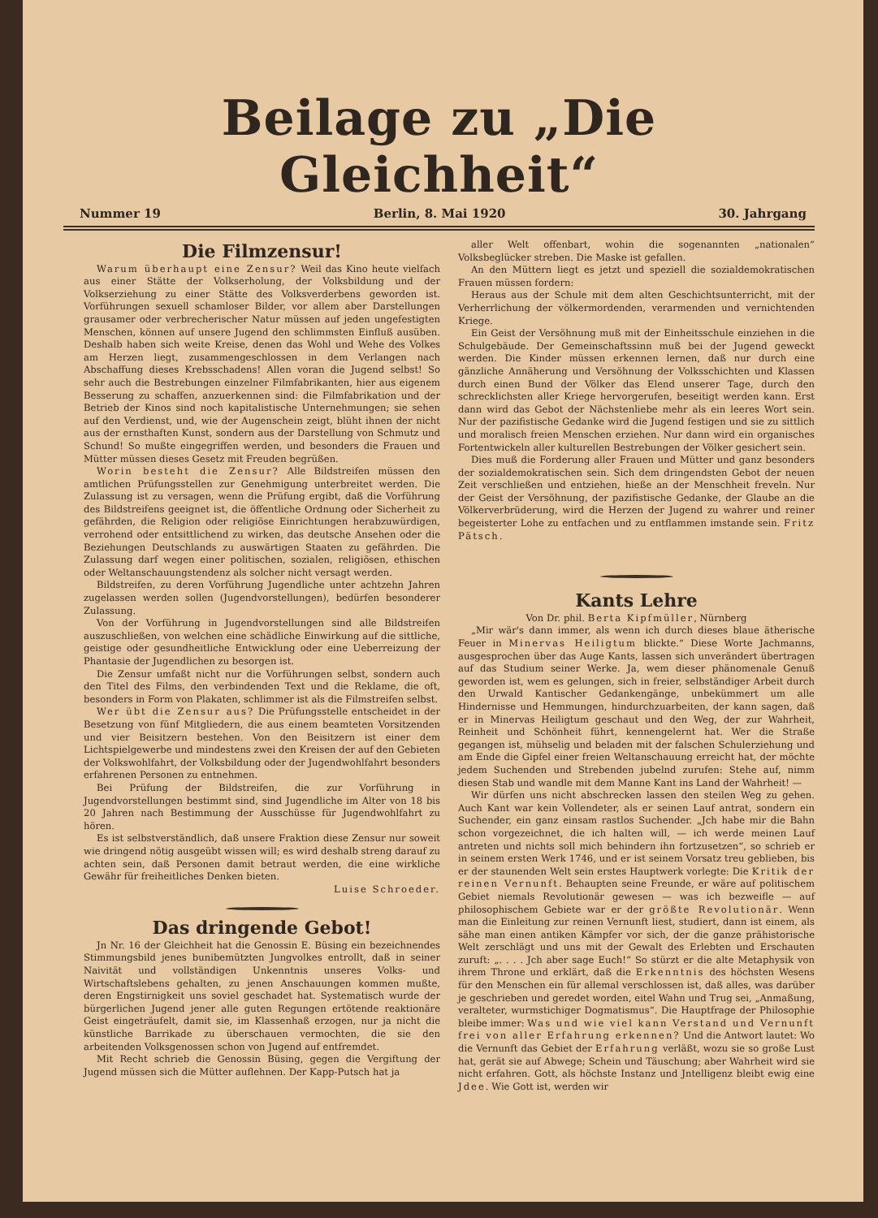Beilage zu „Die Gleichheit“
Nummer 19 Berlin, 8. Mai 1920 30. Jahrgang
Die Filmzensur!
Warum überhaupt eine Zensur? Weil das Kino heute vielfach aus einer Stätte der Volkserholung, der Volksbildung und der Volkserziehung zu einer Stätte des Volksverderbens geworden ist. Vorführungen sexuell schamloser Bilder, vor allem aber Darstellungen grausamer oder verbrecherischer Natur müssen auf jeden ungefestigten Menschen, können auf unsere Jugend den schlimmsten Einfluß ausüben. Deshalb haben sich weite Kreise, denen das Wohl und Wehe des Volkes am Herzen liegt, zusammengeschlossen in dem Verlangen nach Abschaffung dieses Krebsschadens! Allen voran die Jugend selbst! So sehr auch die Bestrebungen einzelner Filmfabrikanten, hier aus eigenem Besserung zu schaffen, anzuerkennen sind: die Filmfabrikation und der Betrieb der Kinos sind noch kapitalistische Unternehmungen; sie sehen auf den Verdienst, und, wie der Augenschein zeigt, blüht ihnen der nicht aus der ernsthaften Kunst, sondern aus der Darstellung von Schmutz und Schund! So mußte eingegriffen werden, und besonders die Frauen und Mütter müssen dieses Gesetz mit Freuden begrüßen.
Worin besteht die Zensur? Alle Bildstreifen müssen den amtlichen Prüfungsstellen zur Genehmigung unterbreitet werden. Die Zulassung ist zu versagen, wenn die Prüfung ergibt, daß die Vorführung des Bildstreifens geeignet ist, die öffentliche Ordnung oder Sicherheit zu gefährden, die Religion oder religiöse Einrichtungen herabzuwürdigen, verrohend oder entsittlichend zu wirken, das deutsche Ansehen oder die Beziehungen Deutschlands zu auswärtigen Staaten zu gefährden. Die Zulassung darf wegen einer politischen, sozialen, religiösen, ethischen oder Weltanschauungstendenz als solcher nicht versagt werden.
Bildstreifen, zu deren Vorführung Jugendliche unter achtzehn Jahren zugelassen werden sollen (Jugendvorstellungen), bedürfen besonderer Zulassung.
Von der Vorführung in Jugendvorstellungen sind alle Bildstreifen auszuschließen, von welchen eine schädliche Einwirkung auf die sittliche, geistige oder gesundheitliche Entwicklung oder eine Ueberreizung der Phantasie der Jugendlichen zu besorgen ist.
Die Zensur umfaßt nicht nur die Vorführungen selbst, sondern auch den Titel des Films, den verbindenden Text und die Reklame, die oft, besonders in Form von Plakaten, schlimmer ist als die Filmstreifen selbst.
Wer übt die Zensur aus? Die Prüfungsstelle entscheidet in der Besetzung von fünf Mitgliedern, die aus einem beamteten Vorsitzenden und vier Beisitzern bestehen. Von den Beisitzern ist einer dem Lichtspielgewerbe und mindestens zwei den Kreisen der auf den Gebieten der Volkswohlfahrt, der Volksbildung oder der Jugendwohlfahrt besonders erfahrenen Personen zu entnehmen.
Bei Prüfung der Bildstreifen, die zur Vorführung in Jugendvorstellungen bestimmt sind, sind Jugendliche im Alter von 18 bis 20 Jahren nach Bestimmung der Ausschüsse für Jugendwohlfahrt zu hören.
Es ist selbstverständlich, daß unsere Fraktion diese Zensur nur soweit wie dringend nötig ausgeübt wissen will; es wird deshalb streng darauf zu achten sein, daß Personen damit betraut werden, die eine wirkliche Gewähr für freiheitliches Denken bieten.
Luise Schroeder.
Das dringende Gebot!
Jn Nr. 16 der Gleichheit hat die Genossin E. Büsing ein bezeichnendes Stimmungsbild jenes bunibemützten Jungvolkes entrollt, daß in seiner Naivität und vollständigen Unkenntnis unseres Volks- und Wirtschaftslebens gehalten, zu jenen Anschauungen kommen mußte, deren Engstirnigkeit uns soviel geschadet hat. Systematisch wurde der bürgerlichen Jugend jener alle guten Regungen ertötende reaktionäre Geist eingeträufelt, damit sie, im Klassenhaß erzogen, nur ja nicht die künstliche Barrikade zu überschauen vermochten, die sie den arbeitenden Volksgenossen schon von Jugend auf entfremdet.
Mit Recht schrieb die Genossin Büsing, gegen die Vergiftung der Jugend müssen sich die Mütter auflehnen. Der Kapp-Putsch hat ja
aller Welt offenbart, wohin die sogenannten „nationalen“ Volksbeglücker streben. Die Maske ist gefallen.
An den Müttern liegt es jetzt und speziell die sozialdemokratischen Frauen müssen fordern:
Heraus aus der Schule mit dem alten Geschichtsunterricht, mit der Verherrlichung der völkermordenden, verarmenden und vernichtenden Kriege.
Ein Geist der Versöhnung muß mit der Einheitsschule einziehen in die Schulgebäude. Der Gemeinschaftssinn muß bei der Jugend geweckt werden. Die Kinder müssen erkennen lernen, daß nur durch eine gänzliche Annäherung und Versöhnung der Volksschichten und Klassen durch einen Bund der Völker das Elend unserer Tage, durch den schrecklichsten aller Kriege hervorgerufen, beseitigt werden kann. Erst dann wird das Gebot der Nächstenliebe mehr als ein leeres Wort sein. Nur der pazifistische Gedanke wird die Jugend festigen und sie zu sittlich und moralisch freien Menschen erziehen. Nur dann wird ein organisches Fortentwickeln aller kulturellen Bestrebungen der Völker gesichert sein.
Dies muß die Forderung aller Frauen und Mütter und ganz besonders der sozialdemokratischen sein. Sich dem dringendsten Gebot der neuen Zeit verschließen und entziehen, hieße an der Menschheit freveln. Nur der Geist der Versöhnung, der pazifistische Gedanke, der Glaube an die Völkerverbrüderung, wird die Herzen der Jugend zu wahrer und reiner begeisterter Lohe zu entfachen und zu entflammen imstande sein. Fritz Pätsch.
Kants Lehre
Von Dr. phil. Berta Kipfmüller, Nürnberg
„Mir wär's dann immer, als wenn ich durch dieses blaue ätherische Feuer in Minervas Heiligtum blickte.“ Diese Worte Jachmanns, ausgesprochen über das Auge Kants, lassen sich unverändert übertragen auf das Studium seiner Werke. Ja, wem dieser phänomenale Genuß geworden ist, wem es gelungen, sich in freier, selbständiger Arbeit durch den Urwald Kantischer Gedankengänge, unbekümmert um alle Hindernisse und Hemmungen, hindurchzuarbeiten, der kann sagen, daß er in Minervas Heiligtum geschaut und den Weg, der zur Wahrheit, Reinheit und Schönheit führt, kennengelernt hat. Wer die Straße gegangen ist, mühselig und beladen mit der falschen Schulerziehung und am Ende die Gipfel einer freien Weltanschauung erreicht hat, der möchte jedem Suchenden und Strebenden jubelnd zurufen: Stehe auf, nimm diesen Stab und wandle mit dem Manne Kant ins Land der Wahrheit! —
Wir dürfen uns nicht abschrecken lassen den steilen Weg zu gehen. Auch Kant war kein Vollendeter, als er seinen Lauf antrat, sondern ein Suchender, ein ganz einsam rastlos Suchender. „Jch habe mir die Bahn schon vorgezeichnet, die ich halten will, — ich werde meinen Lauf antreten und nichts soll mich behindern ihn fortzusetzen“, so schrieb er in seinem ersten Werk 1746, und er ist seinem Vorsatz treu geblieben, bis er der staunenden Welt sein erstes Hauptwerk vorlegte: Die Kritik der reinen Vernunft. Behaupten seine Freunde, er wäre auf politischem Gebiet niemals Revolutionär gewesen — was ich bezweifle — auf philosophischem Gebiete war er der größte Revolutionär. Wenn man die Einleitung zur reinen Vernunft liest, studiert, dann ist einem, als sähe man einen antiken Kämpfer vor sich, der die ganze prähistorische Welt zerschlägt und uns mit der Gewalt des Erlebten und Erschauten zuruft: „. . . . Jch aber sage Euch!“ So stürzt er die alte Metaphysik von ihrem Throne und erklärt, daß die Erkenntnis des höchsten Wesens für den Menschen ein für allemal verschlossen ist, daß alles, was darüber je geschrieben und geredet worden, eitel Wahn und Trug sei, „Anmaßung, veralteter, wurmstichiger Dogmatismus“. Die Hauptfrage der Philosophie bleibe immer: Was und wie viel kann Verstand und Vernunft frei von aller Erfahrung erkennen? Und die Antwort lautet: Wo die Vernunft das Gebiet der Erfahrung verläßt, wozu sie so große Lust hat, gerät sie auf Abwege; Schein und Täuschung; aber Wahrheit wird sie nicht erfahren. Gott, als höchste Instanz und Jntelligenz bleibt ewig eine Jdee. Wie Gott ist, werden wir